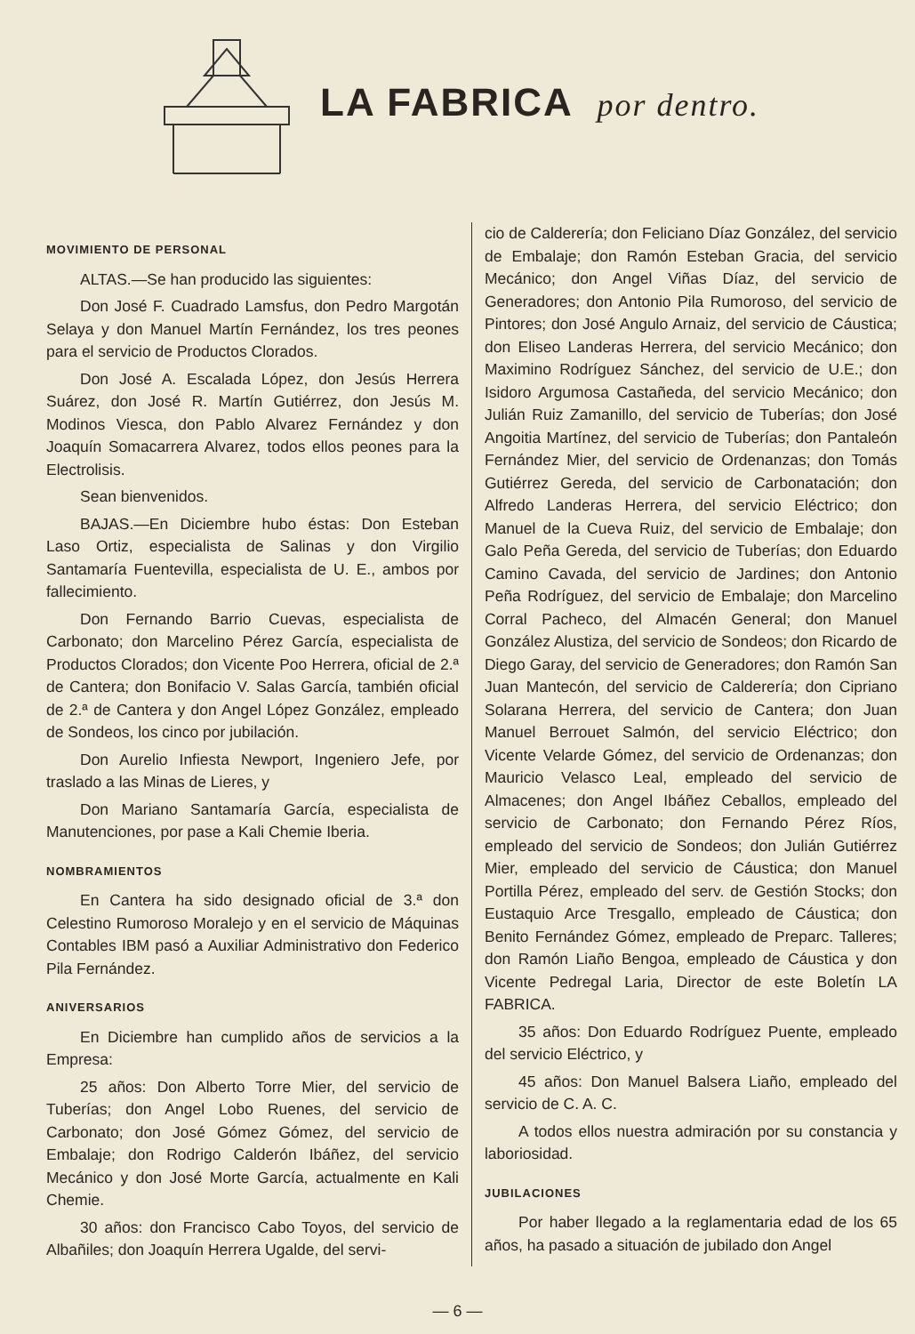LA FABRICA por dentro.
MOVIMIENTO DE PERSONAL
ALTAS.—Se han producido las siguientes:
Don José F. Cuadrado Lamsfus, don Pedro Margotán Selaya y don Manuel Martín Fernández, los tres peones para el servicio de Productos Clorados.
Don José A. Escalada López, don Jesús Herrera Suárez, don José R. Martín Gutiérrez, don Jesús M. Modinos Viesca, don Pablo Alvarez Fernández y don Joaquín Somacarrera Alvarez, todos ellos peones para la Electrolisis.
Sean bienvenidos.
BAJAS.—En Diciembre hubo éstas: Don Esteban Laso Ortiz, especialista de Salinas y don Virgilio Santamaría Fuentevilla, especialista de U. E., ambos por fallecimiento.
Don Fernando Barrio Cuevas, especialista de Carbonato; don Marcelino Pérez García, especialista de Productos Clorados; don Vicente Poo Herrera, oficial de 2.ª de Cantera; don Bonifacio V. Salas García, también oficial de 2.ª de Cantera y don Angel López González, empleado de Sondeos, los cinco por jubilación.
Don Aurelio Infiesta Newport, Ingeniero Jefe, por traslado a las Minas de Lieres, y
Don Mariano Santamaría García, especialista de Manutenciones, por pase a Kali Chemie Iberia.
NOMBRAMIENTOS
En Cantera ha sido designado oficial de 3.ª don Celestino Rumoroso Moralejo y en el servicio de Máquinas Contables IBM pasó a Auxiliar Administrativo don Federico Pila Fernández.
ANIVERSARIOS
En Diciembre han cumplido años de servicios a la Empresa:
25 años: Don Alberto Torre Mier, del servicio de Tuberías; don Angel Lobo Ruenes, del servicio de Carbonato; don José Gómez Gómez, del servicio de Embalaje; don Rodrigo Calderón Ibáñez, del servicio Mecánico y don José Morte García, actualmente en Kali Chemie.
30 años: don Francisco Cabo Toyos, del servicio de Albañiles; don Joaquín Herrera Ugalde, del servi-
cio de Calderería; don Feliciano Díaz González, del servicio de Embalaje; don Ramón Esteban Gracia, del servicio Mecánico; don Angel Viñas Díaz, del servicio de Generadores; don Antonio Pila Rumoroso, del servicio de Pintores; don José Angulo Arnaiz, del servicio de Cáustica; don Eliseo Landeras Herrera, del servicio Mecánico; don Maximino Rodríguez Sánchez, del servicio de U.E.; don Isidoro Argumosa Castañeda, del servicio Mecánico; don Julián Ruiz Zamanillo, del servicio de Tuberías; don José Angoitia Martínez, del servicio de Tuberías; don Pantaleón Fernández Mier, del servicio de Ordenanzas; don Tomás Gutiérrez Gereda, del servicio de Carbonatación; don Alfredo Landeras Herrera, del servicio Eléctrico; don Manuel de la Cueva Ruiz, del servicio de Embalaje; don Galo Peña Gereda, del servicio de Tuberías; don Eduardo Camino Cavada, del servicio de Jardines; don Antonio Peña Rodríguez, del servicio de Embalaje; don Marcelino Corral Pacheco, del Almacén General; don Manuel González Alustiza, del servicio de Sondeos; don Ricardo de Diego Garay, del servicio de Generadores; don Ramón San Juan Mantecón, del servicio de Calderería; don Cipriano Solarana Herrera, del servicio de Cantera; don Juan Manuel Berrouet Salmón, del servicio Eléctrico; don Vicente Velarde Gómez, del servicio de Ordenanzas; don Mauricio Velasco Leal, empleado del servicio de Almacenes; don Angel Ibáñez Ceballos, empleado del servicio de Carbonato; don Fernando Pérez Ríos, empleado del servicio de Sondeos; don Julián Gutiérrez Mier, empleado del servicio de Cáustica; don Manuel Portilla Pérez, empleado del serv. de Gestión Stocks; don Eustaquio Arce Tresgallo, empleado de Cáustica; don Benito Fernández Gómez, empleado de Preparc. Talleres; don Ramón Liaño Bengoa, empleado de Cáustica y don Vicente Pedregal Laria, Director de este Boletín LA FABRICA.
35 años: Don Eduardo Rodríguez Puente, empleado del servicio Eléctrico, y
45 años: Don Manuel Balsera Liaño, empleado del servicio de C. A. C.
A todos ellos nuestra admiración por su constancia y laboriosidad.
JUBILACIONES
Por haber llegado a la reglamentaria edad de los 65 años, ha pasado a situación de jubilado don Angel
— 6 —